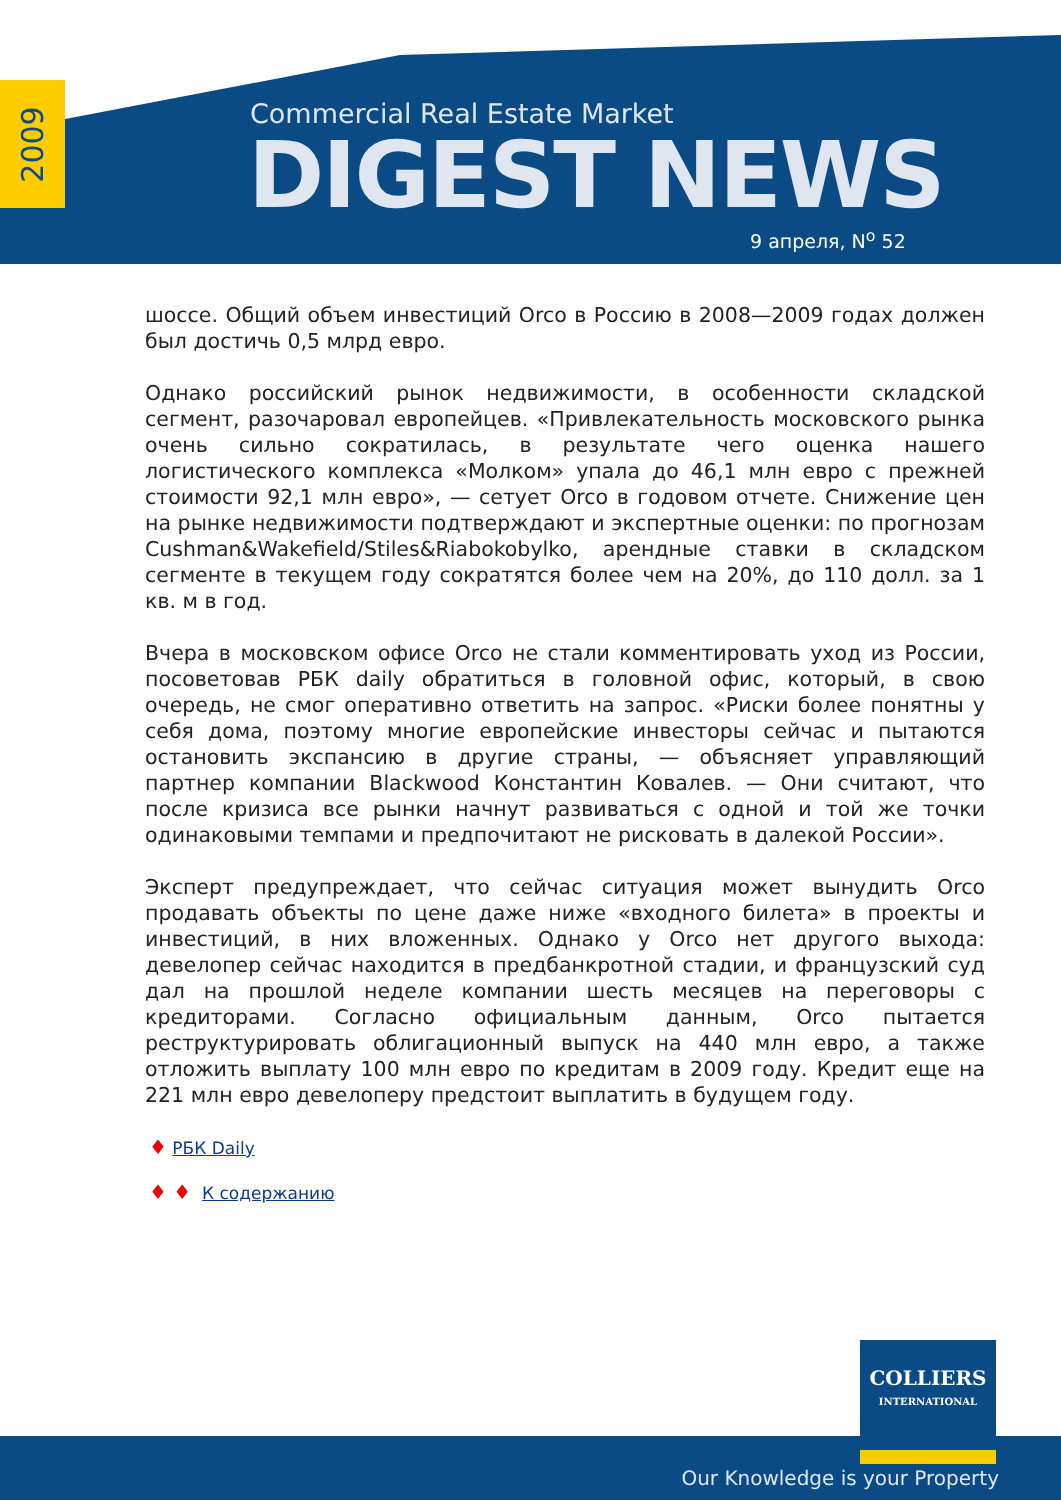2009
Commercial Real Estate Market
DIGEST NEWS
9 апреля, N<sup>o</sup> 52
шоссе. Общий объем инвестиций Orco в Россию в 2008—2009 годах должен был достичь 0,5 млрд евро.
Однако российский рынок недвижимости, в особенности складской сегмент, разочаровал европейцев. «Привлекательность московского рынка очень сильно сократилась, в результате чего оценка нашего логистического комплекса «Молком» упала до 46,1 млн евро с прежней стоимости 92,1 млн евро», — сетует Orco в годовом отчете. Снижение цен на рынке недвижимости подтверждают и экспертные оценки: по прогнозам Cushman&Wakefield/Stiles&Riabokobylko, арендные ставки в складском сегменте в текущем году сократятся более чем на 20%, до 110 долл. за 1 кв. м в год.
Вчера в московском офисе Orco не стали комментировать уход из России, посоветовав РБК daily обратиться в головной офис, который, в свою очередь, не смог оперативно ответить на запрос. «Риски более понятны у себя дома, поэтому многие европейские инвесторы сейчас и пытаются остановить экспансию в другие страны, — объясняет управляющий партнер компании Blackwood Константин Ковалев. — Они считают, что после кризиса все рынки начнут развиваться с одной и той же точки одинаковыми темпами и предпочитают не рисковать в далекой России».
Эксперт предупреждает, что сейчас ситуация может вынудить Orco продавать объекты по цене даже ниже «входного билета» в проекты и инвестиций, в них вложенных. Однако у Orco нет другого выхода: девелопер сейчас находится в предбанкротной стадии, и французский суд дал на прошлой неделе компании шесть месяцев на переговоры с кредиторами. Согласно официальным данным, Orco пытается реструктурировать облигационный выпуск на 440 млн евро, а также отложить выплату 100 млн евро по кредитам в 2009 году. Кредит еще на 221 млн евро девелоперу предстоит выплатить в будущем году.
♦ РБК Daily
♦ ♦ К содержанию
COLLIERS
INTERNATIONAL
Our Knowledge is your Property